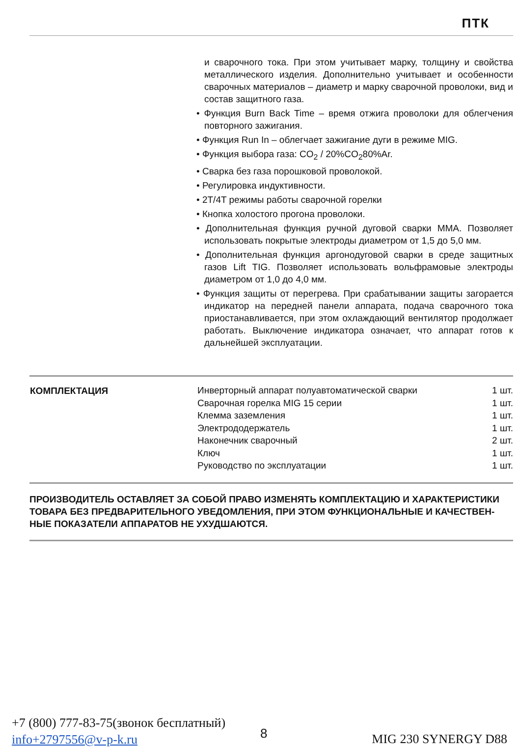ПТК
и сварочного тока. При этом учитывает марку, толщину и свойства металлического изделия. Дополнительно учитывает и особенности сварочных материалов – диаметр и марку сварочной проволоки, вид и состав защитного газа.
• Функция Burn Back Time – время отжига проволоки для облегчения повторного зажигания.
• Функция Run In – облегчает зажигание дуги в режиме MIG.
• Функция выбора газа: CO<sub>2</sub> / 20%CO<sub>2</sub>80%Ar.
• Сварка без газа порошковой проволокой.
• Регулировка индуктивности.
• 2T/4T режимы работы сварочной горелки
• Кнопка холостого прогона проволоки.
• Дополнительная функция ручной дуговой сварки MMA. Позволяет использовать покрытые электроды диаметром от 1,5 до 5,0 мм.
• Дополнительная функция аргонодуговой сварки в среде защитных газов Lift TIG. Позволяет использовать вольфрамовые электроды диаметром от 1,0 до 4,0 мм.
• Функция защиты от перегрева. При срабатывании защиты загорается индикатор на передней панели аппарата, подача сварочного тока приостанавливается, при этом охлаждающий вентилятор продолжает работать. Выключение индикатора означает, что аппарат готов к дальнейшей эксплуатации.
| КОМПЛЕКТАЦИЯ | Инверторный аппарат полуавтоматической сварки | 1 шт. |
| | Сварочная горелка MIG 15 серии | 1 шт. |
| | Клемма заземления | 1 шт. |
| | Электрододержатель | 1 шт. |
| | Наконечник сварочный | 2 шт. |
| | Ключ | 1 шт. |
| | Руководство по эксплуатации | 1 шт. |
ПРОИЗВОДИТЕЛЬ ОСТАВЛЯЕТ ЗА СОБОЙ ПРАВО ИЗМЕНЯТЬ КОМПЛЕКТАЦИЮ И ХАРАКТЕРИСТИКИ ТОВАРА БЕЗ ПРЕДВАРИТЕЛЬНОГО УВЕДОМЛЕНИЯ, ПРИ ЭТОМ ФУНКЦИОНАЛЬНЫЕ И КАЧЕСТВЕН-НЫЕ ПОКАЗАТЕЛИ АППАРАТОВ НЕ УХУДШАЮТСЯ.
+7 (800) 777-83-75(звонок бесплатный)
info+2797556@v-p-k.ru
8 MIG 230 SYNERGY D88